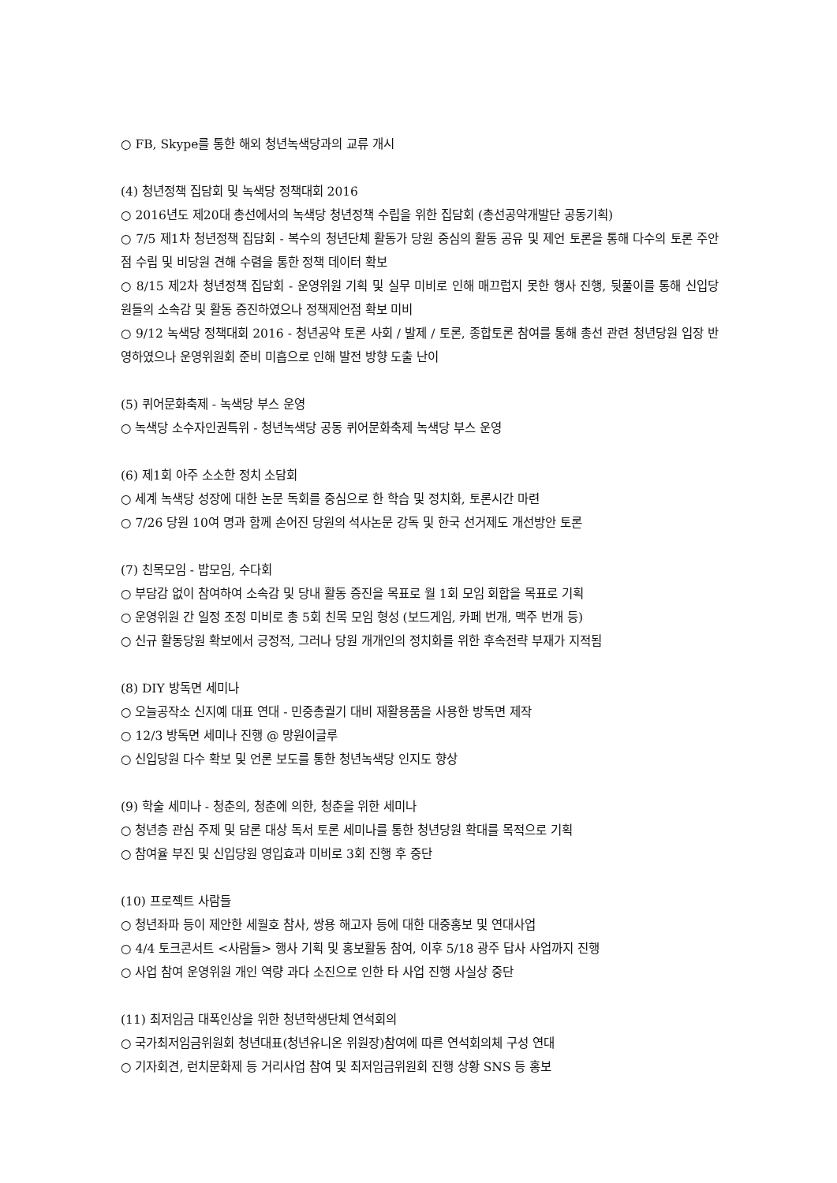○ FB, Skype를 통한 해외 청년녹색당과의 교류 개시
(4) 청년정책 집담회 및 녹색당 정책대회 2016
○ 2016년도 제20대 총선에서의 녹색당 청년정책 수립을 위한 집담회 (총선공약개발단 공동기획)
○ 7/5 제1차 청년정책 집담회 - 복수의 청년단체 활동가 당원 중심의 활동 공유 및 제언 토론을 통해 다수의 토론 주안점 수립 및 비당원 견해 수렴을 통한 정책 데이터 확보
○ 8/15 제2차 청년정책 집담회 - 운영위원 기획 및 실무 미비로 인해 매끄럽지 못한 행사 진행, 뒷풀이를 통해 신입당원들의 소속감 및 활동 증진하였으나 정책제언점 확보 미비
○ 9/12 녹색당 정책대회 2016 - 청년공약 토론 사회 / 발제 / 토론, 종합토론 참여를 통해 총선 관련 청년당원 입장 반영하였으나 운영위원회 준비 미흡으로 인해 발전 방향 도출 난이
(5) 퀴어문화축제 - 녹색당 부스 운영
○ 녹색당 소수자인권특위 - 청년녹색당 공동 퀴어문화축제 녹색당 부스 운영
(6) 제1회 아주 소소한 정치 소담회
○ 세계 녹색당 성장에 대한 논문 독회를 중심으로 한 학습 및 정치화, 토론시간 마련
○ 7/26 당원 10여 명과 함께 손어진 당원의 석사논문 강독 및 한국 선거제도 개선방안 토론
(7) 친목모임 - 밥모임, 수다회
○ 부담감 없이 참여하여 소속감 및 당내 활동 증진을 목표로 월 1회 모임 회합을 목표로 기획
○ 운영위원 간 일정 조정 미비로 총 5회 친목 모임 형성 (보드게임, 카페 번개, 맥주 번개 등)
○ 신규 활동당원 확보에서 긍정적, 그러나 당원 개개인의 정치화를 위한 후속전략 부재가 지적됨
(8) DIY 방독면 세미나
○ 오늘공작소 신지예 대표 연대 - 민중총궐기 대비 재활용품을 사용한 방독면 제작
○ 12/3 방독면 세미나 진행 @ 망원이글루
○ 신입당원 다수 확보 및 언론 보도를 통한 청년녹색당 인지도 향상
(9) 학술 세미나 - 청춘의, 청춘에 의한, 청춘을 위한 세미나
○ 청년층 관심 주제 및 담론 대상 독서 토론 세미나를 통한 청년당원 확대를 목적으로 기획
○ 참여율 부진 및 신입당원 영입효과 미비로 3회 진행 후 중단
(10) 프로젝트 사람들
○ 청년좌파 등이 제안한 세월호 참사, 쌍용 해고자 등에 대한 대중홍보 및 연대사업
○ 4/4 토크콘서트 <사람들> 행사 기획 및 홍보활동 참여, 이후 5/18 광주 답사 사업까지 진행
○ 사업 참여 운영위원 개인 역량 과다 소진으로 인한 타 사업 진행 사실상 중단
(11) 최저임금 대폭인상을 위한 청년학생단체 연석회의
○ 국가최저임금위원회 청년대표(청년유니온 위원장)참여에 따른 연석회의체 구성 연대
○ 기자회견, 런치문화제 등 거리사업 참여 및 최저임금위원회 진행 상황 SNS 등 홍보